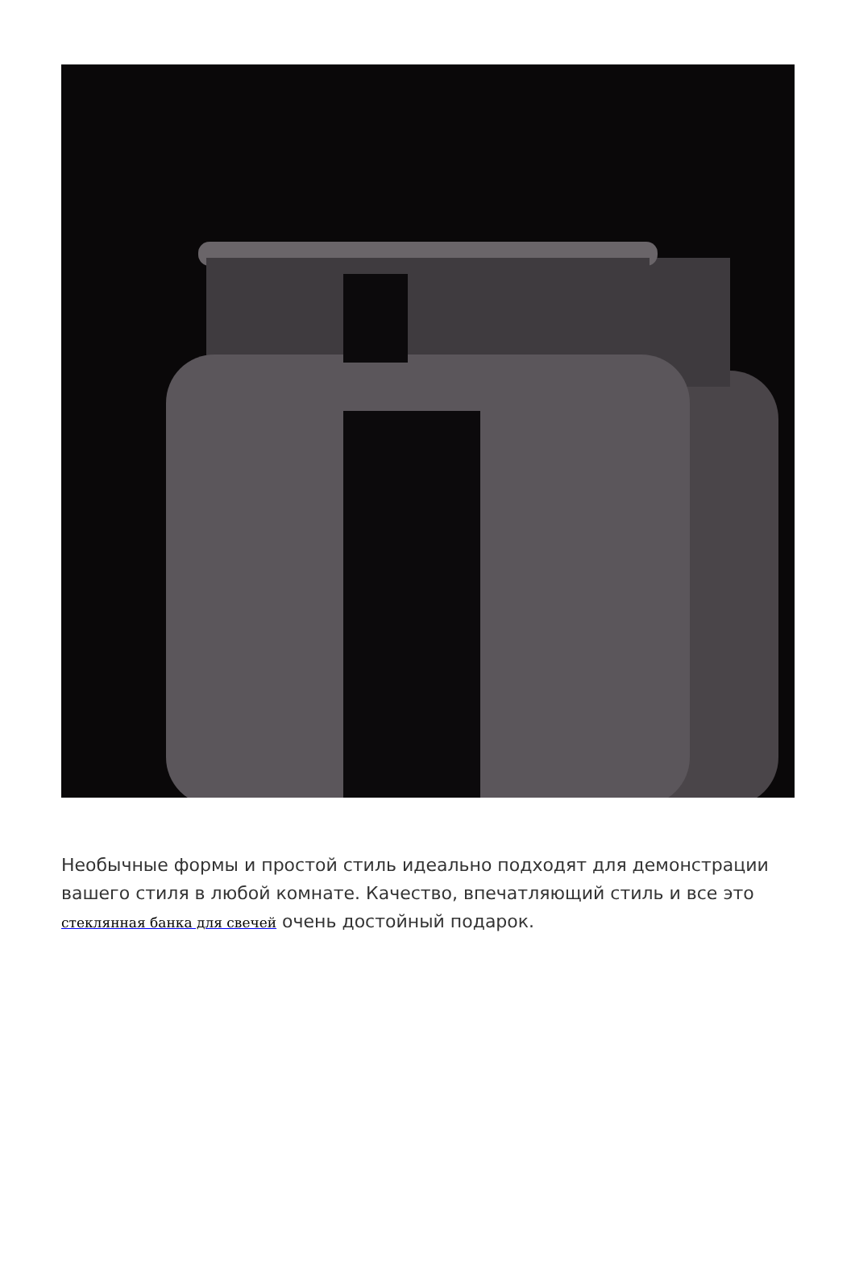Необычные формы и простой стиль идеально подходят для демонстрации вашего стиля в любой комнате. Качество, впечатляющий стиль и все это стеклянная банка для свечей очень достойный подарок.